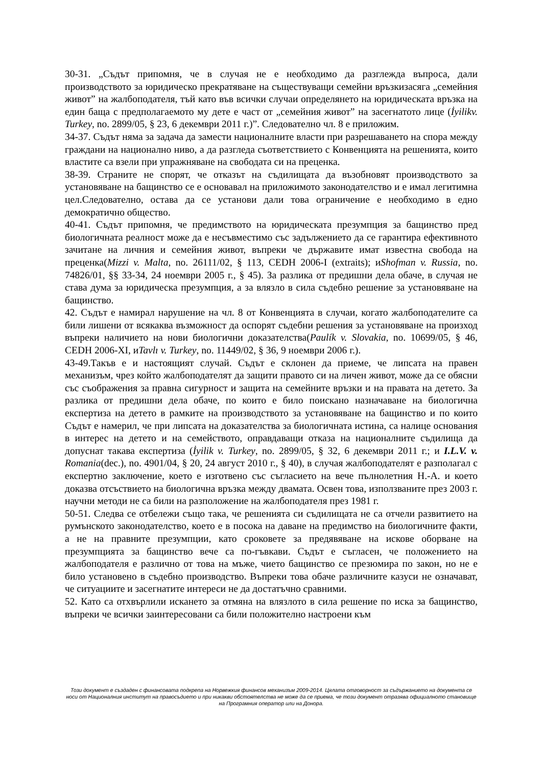30-31. „Съдът припомня, че в случая не е необходимо да разглежда въпроса, дали производството за юридическо прекратяване на съществуващи семейни връзкизасяга „семейния живот” на жалбоподателя, тъй като във всички случаи определянето на юридическата връзка на един баща с предполагаемото му дете е част от „семейния живот” на засегнатото лице (İyilikv. Turkey, no. 2899/05, § 23, 6 декември 2011 г.)”. Следователно чл. 8 е приложим.
34-37. Съдът няма за задача да замести националните власти при разрешаването на спора между граждани на национално ниво, а да разгледа съответствието с Конвенцията на решенията, които властите са взели при упражняване на свободата си на преценка.
38-39. Страните не спорят, че отказът на съдилищата да възобновят производството за установяване на бащинство се е основавал на приложимото законодателство и е имал легитимна цел.Следователно, остава да се установи дали това ограничение е необходимо в едно демократично общество.
40-41. Съдът припомня, че предимството на юридическата презумпция за бащинство пред биологичната реалност може да е несъвместимо със задължението да се гарантира ефективното зачитане на личния и семейния живот, въпреки че държавите имат известна свобода на преценка(Mizzi v. Malta, no. 26111/02, § 113, CEDH 2006-I (extraits); иShofman v. Russia, no. 74826/01, §§ 33-34, 24 ноември 2005 г., § 45). За разлика от предишни дела обаче, в случая не става дума за юридическа презумпция, а за влязло в сила съдебно решение за установяване на бащинство.
42. Съдът е намирал нарушение на чл. 8 от Конвенцията в случаи, когато жалбоподателите са били лишени от всякаква възможност да оспорят съдебни решения за установяване на произход въпреки наличието на нови биологични доказателства(Paulík v. Slovakia, no. 10699/05, § 46, CEDH 2006-XI, иTavlı v. Turkey, no. 11449/02, § 36, 9 ноември 2006 г.).
43-49.Такъв е и настоящият случай. Съдът е склонен да приеме, че липсата на правен механизъм, чрез който жалбоподателят да защити правото си на личен живот, може да се обясни със съображения за правна сигурност и защита на семейните връзки и на правата на детето. За разлика от предишни дела обаче, по които е било поискано назначаване на биологична експертиза на детето в рамките на производството за установяване на бащинство и по които Съдът е намерил, че при липсата на доказателства за биологичната истина, са налице основания в интерес на детето и на семейството, оправдаващи отказа на националните съдилища да допуснат такава експертиза (İyilik v. Turkey, no. 2899/05, § 32, 6 декември 2011 г.; и I.L.V. v. Romania(dec.), no. 4901/04, § 20, 24 август 2010 г., § 40), в случая жалбоподателят е разполагал с експертно заключение, което е изготвено със съгласието на вече пълнолетния Н.-А. и което доказва отсъствието на биологична връзка между двамата. Освен това, използваните през 2003 г. научни методи не са били на разположение на жалбоподателя през 1981 г.
50-51. Следва се отбележи също така, че решенията си съдилищата не са отчели развитието на румънското законодателство, което е в посока на даване на предимство на биологичните факти, а не на правните презумпции, като сроковете за предявяване на искове оборване на презумпцията за бащинство вече са по-гъвкави. Съдът е съгласен, че положението на жалбоподателя е различно от това на мъже, чието бащинство се презюмира по закон, но не е било установено в съдебно производство. Въпреки това обаче различните казуси не означават, че ситуациите и засегнатите интереси не да достатъчно сравними.
52. Като са отхвърлили искането за отмяна на влязлото в сила решение по иска за бащинство, въпреки че всички заинтересовани са били положително настроени към
Този документ е създаден с финансовата подкрепа на Норвежкия финансов механизъм 2009-2014. Цялата отговорност за съдържанието на документа се носи от Националния институт на правосъдието и при никакви обстоятелства не може да се приема, че този документ отразява официалното становище на Програмния оператор или на Донора.